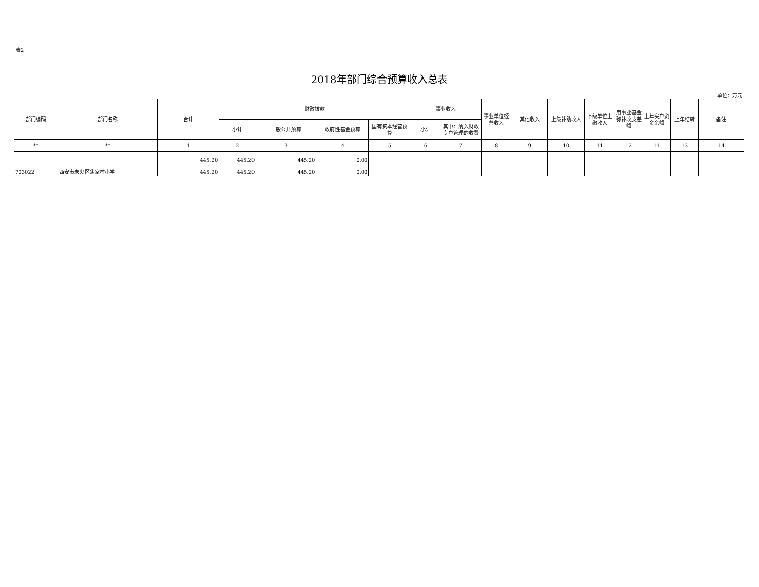表2
2018年部门综合预算收入总表
单位：万元
| 部门编码 | 部门名称 | 合计 | 财政拨款 | | | | 事业收入 | | 事业单位经营收入 | 其他收入 | 上级补助收入 | 下级单位上缴收入 | 用事业基金弥补收支差额 | 上年实户资金余额 | 上年结转 | 备注 |
| --- | --- | --- | --- | --- | --- | --- | --- | --- | --- | --- | --- | --- | --- | --- | --- | --- |
| | | | 小计 | 一般公共预算 | 政府性基金预算 | 国有资本经营预算 | 小计 | 其中：纳入财政专户管理的收费 | | | | | | | | |
| ** | ** | 1 | 2 | 3 | 4 | 5 | 6 | 7 | 8 | 9 | 10 | 11 | 12 | 11 | 13 | 14 |
| | | 445.20 | 445.20 | 445.20 | 0.00 | | | | | | | | | | | |
| 703022 | 西安市未央区焦家村小学 | 445.20 | 445.20 | 445.20 | 0.00 | | | | | | | | | | | |